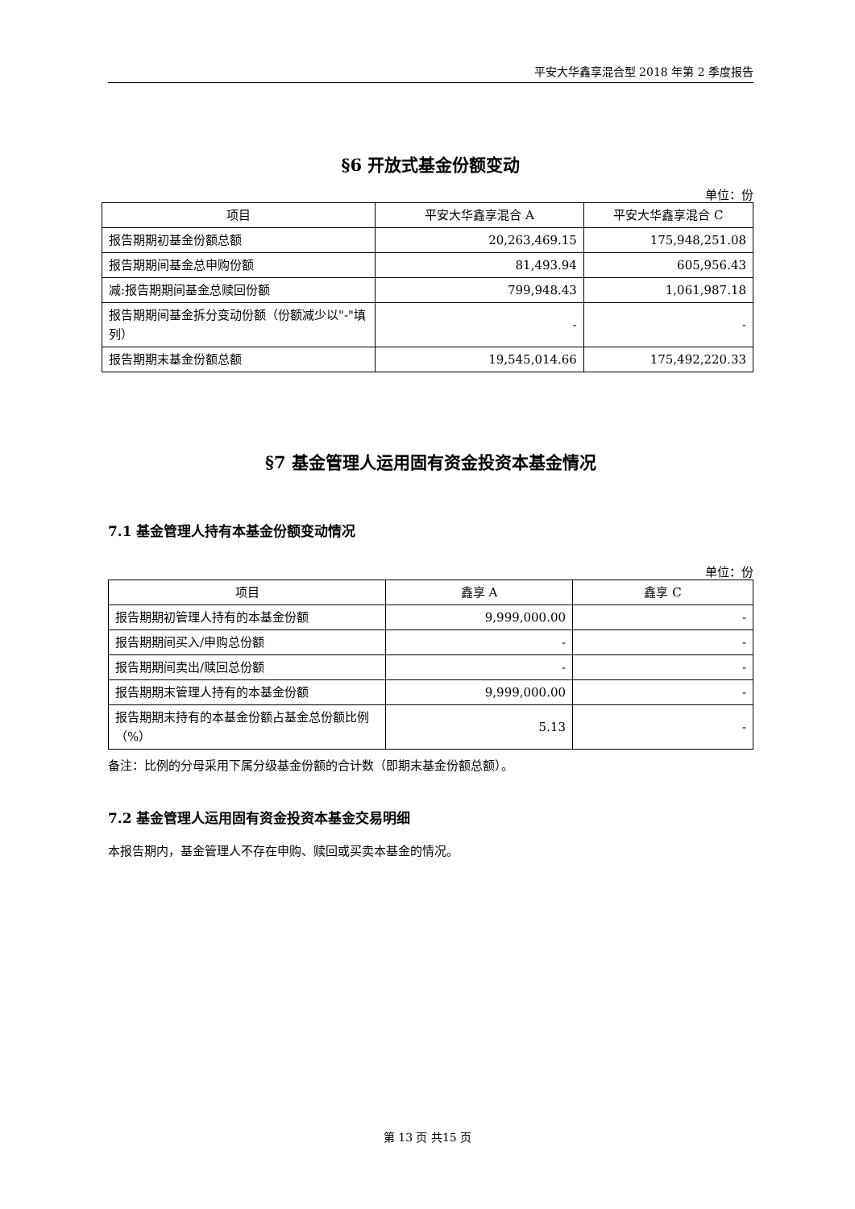平安大华鑫享混合型 2018 年第 2 季度报告
§6 开放式基金份额变动
单位：份
| 项目 | 平安大华鑫享混合 A | 平安大华鑫享混合 C |
| --- | --- | --- |
| 报告期期初基金份额总额 | 20,263,469.15 | 175,948,251.08 |
| 报告期期间基金总申购份额 | 81,493.94 | 605,956.43 |
| 减:报告期期间基金总赎回份额 | 799,948.43 | 1,061,987.18 |
| 报告期期间基金拆分变动份额（份额减少以"-"填列） | - | - |
| 报告期期末基金份额总额 | 19,545,014.66 | 175,492,220.33 |
§7 基金管理人运用固有资金投资本基金情况
7.1 基金管理人持有本基金份额变动情况
单位：份
| 项目 | 鑫享 A | 鑫享 C |
| --- | --- | --- |
| 报告期期初管理人持有的本基金份额 | 9,999,000.00 | - |
| 报告期期间买入/申购总份额 | - | - |
| 报告期期间卖出/赎回总份额 | - | - |
| 报告期期末管理人持有的本基金份额 | 9,999,000.00 | - |
| 报告期期末持有的本基金份额占基金总份额比例（%） | 5.13 | - |
备注：比例的分母采用下属分级基金份额的合计数（即期末基金份额总额）。
7.2 基金管理人运用固有资金投资本基金交易明细
本报告期内，基金管理人不存在申购、赎回或买卖本基金的情况。
第 13 页 共15 页